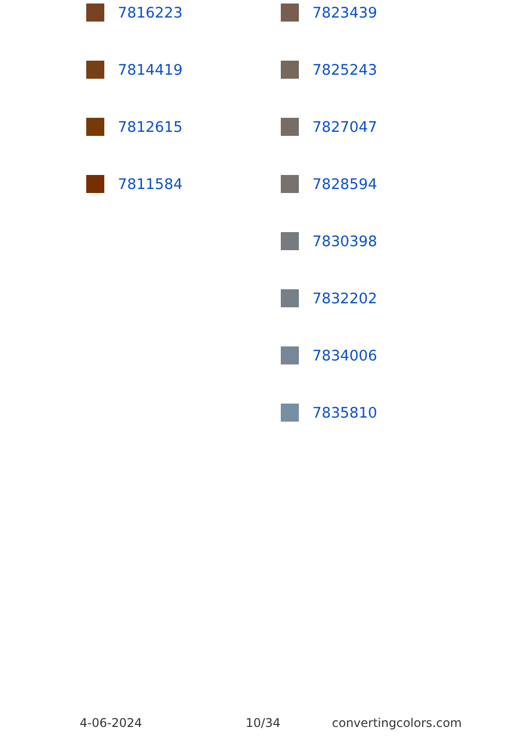7816223
7814419
7812615
7811584
7823439
7825243
7827047
7828594
7830398
7832202
7834006
7835810
4-06-2024 10/34 convertingcolors.com